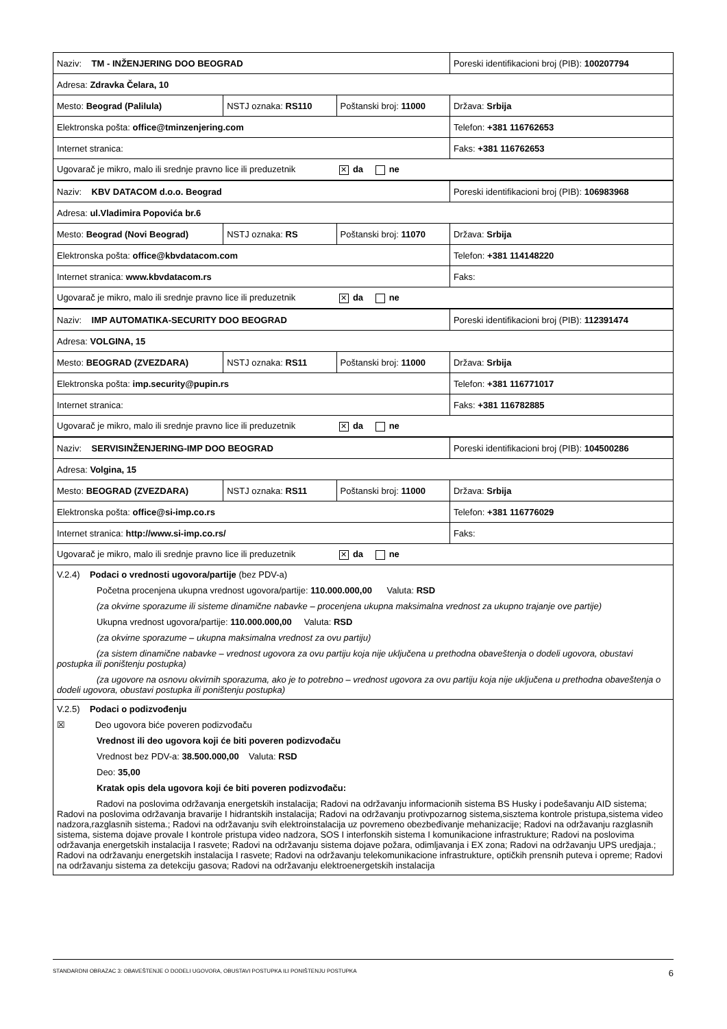| Naziv: TM - INŽENJERING DOO BEOGRAD | | | Poreski identifikacioni broj (PIB): 100207794 |
| Adresa: Zdravka Čelara, 10 | | | |
| Mesto: Beograd (Palilula) | NSTJ oznaka: RS110 | Poštanski broj: 11000 | Država: Srbija |
| Elektronska pošta: office@tminzenjering.com | | | Telefon: +381 116762653 |
| Internet stranica: | | | Faks: +381 116762653 |
| Ugovarač je mikro, malo ili srednje pravno lice ili preduzetnik ✕ da ne | | | |
| Naziv: KBV DATACOM d.o.o. Beograd | | | Poreski identifikacioni broj (PIB): 106983968 |
| Adresa: ul.Vladimira Popovića br.6 | | | |
| Mesto: Beograd (Novi Beograd) | NSTJ oznaka: RS | Poštanski broj: 11070 | Država: Srbija |
| Elektronska pošta: office@kbvdatacom.com | | | Telefon: +381 114148220 |
| Internet stranica: www.kbvdatacom.rs | | | Faks: |
| Ugovarač je mikro, malo ili srednje pravno lice ili preduzetnik ✕ da ne | | | |
| Naziv: IMP AUTOMATIKA-SECURITY DOO BEOGRAD | | | Poreski identifikacioni broj (PIB): 112391474 |
| Adresa: VOLGINA, 15 | | | |
| Mesto: BEOGRAD (ZVEZDARA) | NSTJ oznaka: RS11 | Poštanski broj: 11000 | Država: Srbija |
| Elektronska pošta: imp.security@pupin.rs | | | Telefon: +381 116771017 |
| Internet stranica: | | | Faks: +381 116782885 |
| Ugovarač je mikro, malo ili srednje pravno lice ili preduzetnik ✕ da ne | | | |
| Naziv: SERVISINŽENJERING-IMP DOO BEOGRAD | | | Poreski identifikacioni broj (PIB): 104500286 |
| Adresa: Volgina, 15 | | | |
| Mesto: BEOGRAD (ZVEZDARA) | NSTJ oznaka: RS11 | Poštanski broj: 11000 | Država: Srbija |
| Elektronska pošta: office@si-imp.co.rs | | | Telefon: +381 116776029 |
| Internet stranica: http://www.si-imp.co.rs/ | | | Faks: |
| Ugovarač je mikro, malo ili srednje pravno lice ili preduzetnik ✕ da ne | | | |
V.2.4) Podaci o vrednosti ugovora/partije (bez PDV-a)
Početna procenjena ukupna vrednost ugovora/partije: 110.000.000,00 Valuta: RSD
(za okvirne sporazume ili sisteme dinamične nabavke – procenjena ukupna maksimalna vrednost za ukupno trajanje ove partije)
Ukupna vrednost ugovora/partije: 110.000.000,00 Valuta: RSD
(za okvirne sporazume – ukupna maksimalna vrednost za ovu partiju)
(za sistem dinamične nabavke – vrednost ugovora za ovu partiju koja nije uključena u prethodna obaveštenja o dodeli ugovora, obustavi postupka ili poništenju postupka)
(za ugovore na osnovu okvirnih sporazuma, ako je to potrebno – vrednost ugovora za ovu partiju koja nije uključena u prethodna obaveštenja o dodeli ugovora, obustavi postupka ili poništenju postupka)
V.2.5) Podaci o podizvođenju
☒ Deo ugovora biće poveren podizvođaču
Vrednost ili deo ugovora koji će biti poveren podizvođaču
Vrednost bez PDV-a: 38.500.000,00 Valuta: RSD
Deo: 35,00
Kratak opis dela ugovora koji će biti poveren podizvođaču:
Radovi na poslovima održavanja energetskih instalacija; Radovi na održavanju informacionih sistema BS Husky i podešavanju AID sistema; Radovi na poslovima održavanja bravarije I hidrantskih instalacija; Radovi na održavanju protivpozarnog sistema,sisztema kontrole pristupa,sistema video nadzora,razglasnih sistema.; Radovi na održavanju svih elektroinstalacija uz povremeno obezbeđivanje mehanizacije; Radovi na održavanju razglasnih sistema, sistema dojave provale I kontrole pristupa video nadzora, SOS I interfonskih sistema I komunikacione infrastrukture; Radovi na poslovima održavanja energetskih instalacija I rasvete; Radovi na održavanju sistema dojave požara, odimljavanja i EX zona; Radovi na održavanju UPS uredjaja.; Radovi na održavanju energetskih instalacija I rasvete; Radovi na održavanju telekomunikacione infrastrukture, optičkih prensnih puteva i opreme; Radovi na održavanju sistema za detekciju gasova; Radovi na održavanju elektroenergetskih instalacija
STANDARDNI OBRAZAC 3: OBAVEŠTENJE O DODELI UGOVORA, OBUSTAVI POSTUPKA ILI PONIŠTENJU POSTUPKA 6